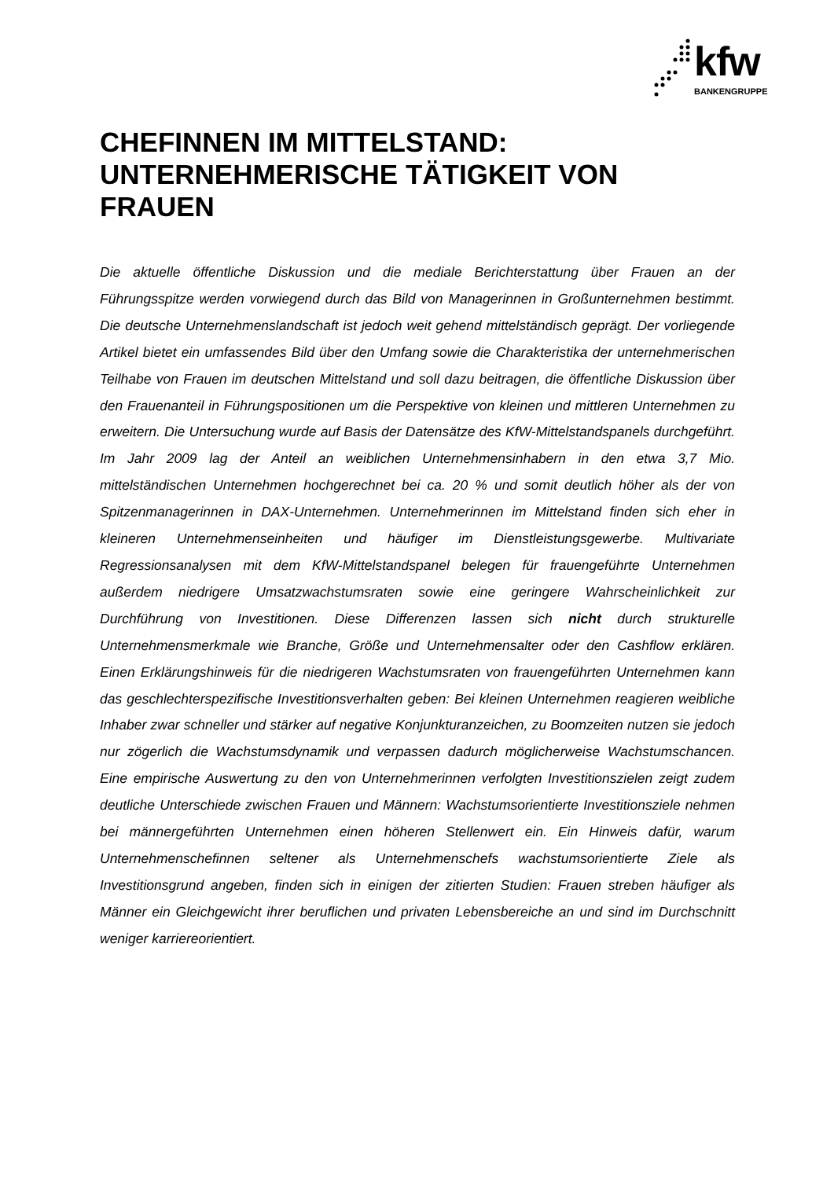kfw
BANKENGRUPPE
CHEFINNEN IM MITTELSTAND: UNTERNEHMERISCHE TÄTIGKEIT VON FRAUEN
Die aktuelle öffentliche Diskussion und die mediale Berichterstattung über Frauen an der Führungsspitze werden vorwiegend durch das Bild von Managerinnen in Großunternehmen bestimmt. Die deutsche Unternehmenslandschaft ist jedoch weit gehend mittelständisch geprägt. Der vorliegende Artikel bietet ein umfassendes Bild über den Umfang sowie die Charakteristika der unternehmerischen Teilhabe von Frauen im deutschen Mittelstand und soll dazu beitragen, die öffentliche Diskussion über den Frauenanteil in Führungspositionen um die Perspektive von kleinen und mittleren Unternehmen zu erweitern. Die Untersuchung wurde auf Basis der Datensätze des KfW-Mittelstandspanels durchgeführt. Im Jahr 2009 lag der Anteil an weiblichen Unternehmensinhabern in den etwa 3,7 Mio. mittelständischen Unternehmen hochgerechnet bei ca. 20 % und somit deutlich höher als der von Spitzenmanagerinnen in DAX-Unternehmen. Unternehmerinnen im Mittelstand finden sich eher in kleineren Unternehmenseinheiten und häufiger im Dienstleistungsgewerbe. Multivariate Regressionsanalysen mit dem KfW-Mittelstandspanel belegen für frauengeführte Unternehmen außerdem niedrigere Umsatzwachstumsraten sowie eine geringere Wahrscheinlichkeit zur Durchführung von Investitionen. Diese Differenzen lassen sich nicht durch strukturelle Unternehmensmerkmale wie Branche, Größe und Unternehmensalter oder den Cashflow erklären. Einen Erklärungshinweis für die niedrigeren Wachstumsraten von frauengeführten Unternehmen kann das geschlechterspezifische Investitionsverhalten geben: Bei kleinen Unternehmen reagieren weibliche Inhaber zwar schneller und stärker auf negative Konjunkturanzeichen, zu Boomzeiten nutzen sie jedoch nur zögerlich die Wachstumsdynamik und verpassen dadurch möglicherweise Wachstumschancen. Eine empirische Auswertung zu den von Unternehmerinnen verfolgten Investitionszielen zeigt zudem deutliche Unterschiede zwischen Frauen und Männern: Wachstumsorientierte Investitionsziele nehmen bei männergeführten Unternehmen einen höheren Stellenwert ein. Ein Hinweis dafür, warum Unternehmenschefinnen seltener als Unternehmenschefs wachstumsorientierte Ziele als Investitionsgrund angeben, finden sich in einigen der zitierten Studien: Frauen streben häufiger als Männer ein Gleichgewicht ihrer beruflichen und privaten Lebensbereiche an und sind im Durchschnitt weniger karriereorientiert.